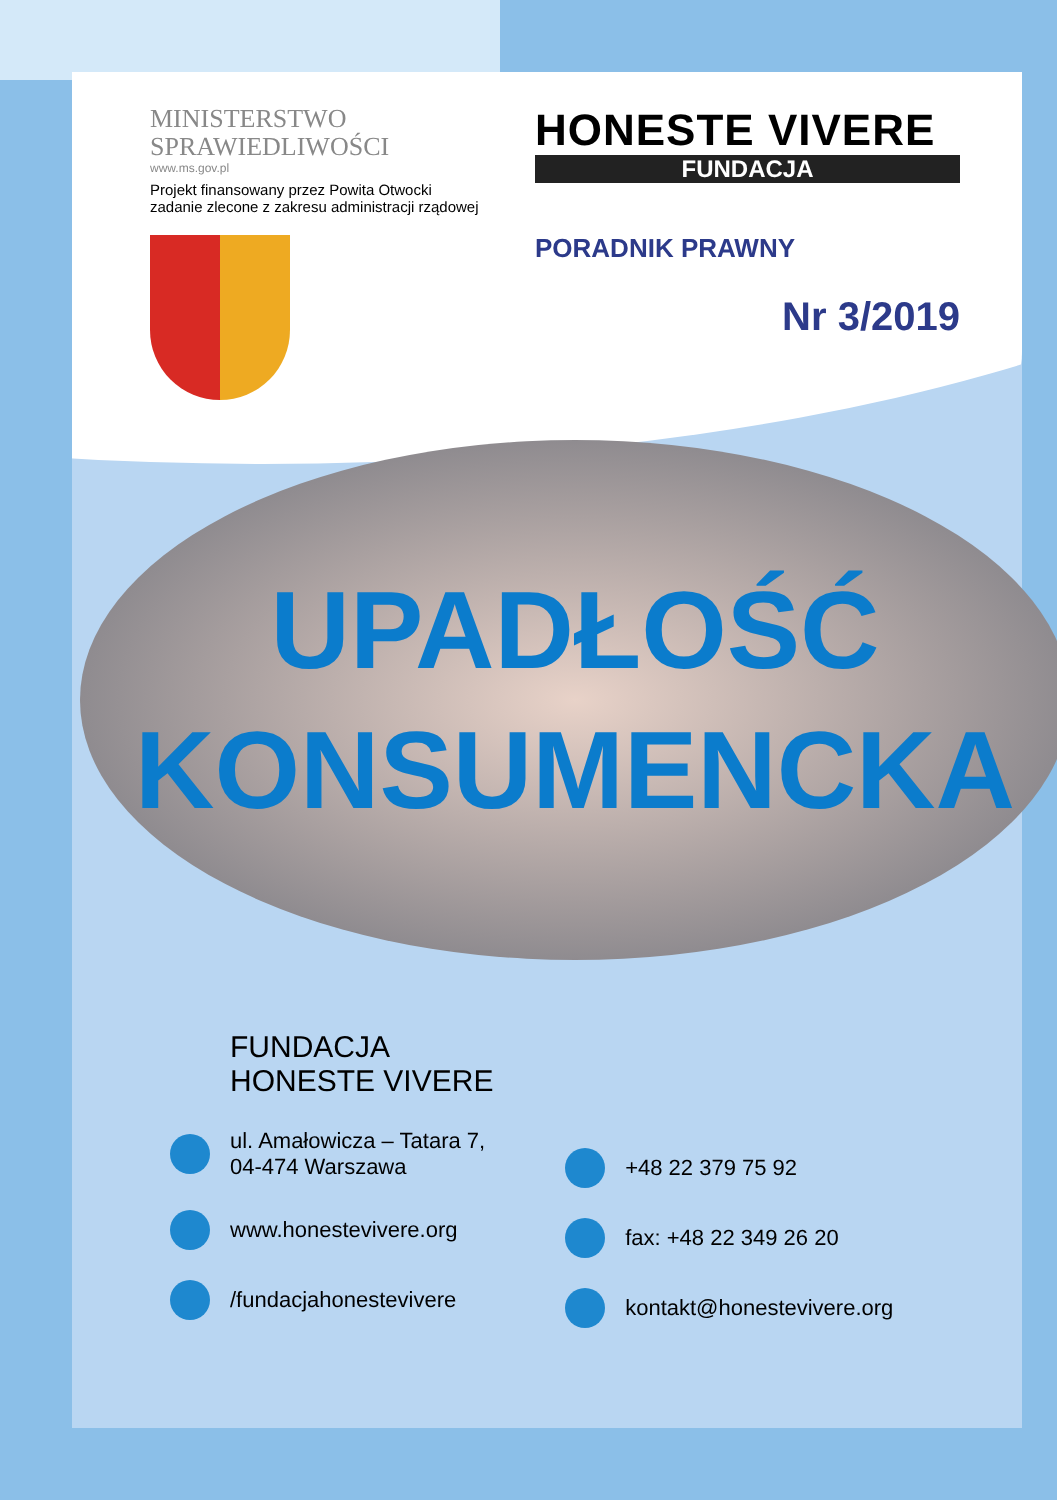MINISTERSTWO
SPRAWIEDLIWOŚCI
www.ms.gov.pl
Projekt finansowany przez Powita Otwocki
zadanie zlecone z zakresu administracji rządowej
HONESTE VIVERE
FUNDACJA
PORADNIK PRAWNY
Nr 3/2019
UPADŁOŚĆ
KONSUMENCKA
FUNDACJA
HONESTE VIVERE
ul. Amałowicza – Tatara 7,
04-474 Warszawa
www.honestevivere.org
/fundacjahonestevivere
+48 22 379 75 92
fax: +48 22 349 26 20
kontakt@honestevivere.org